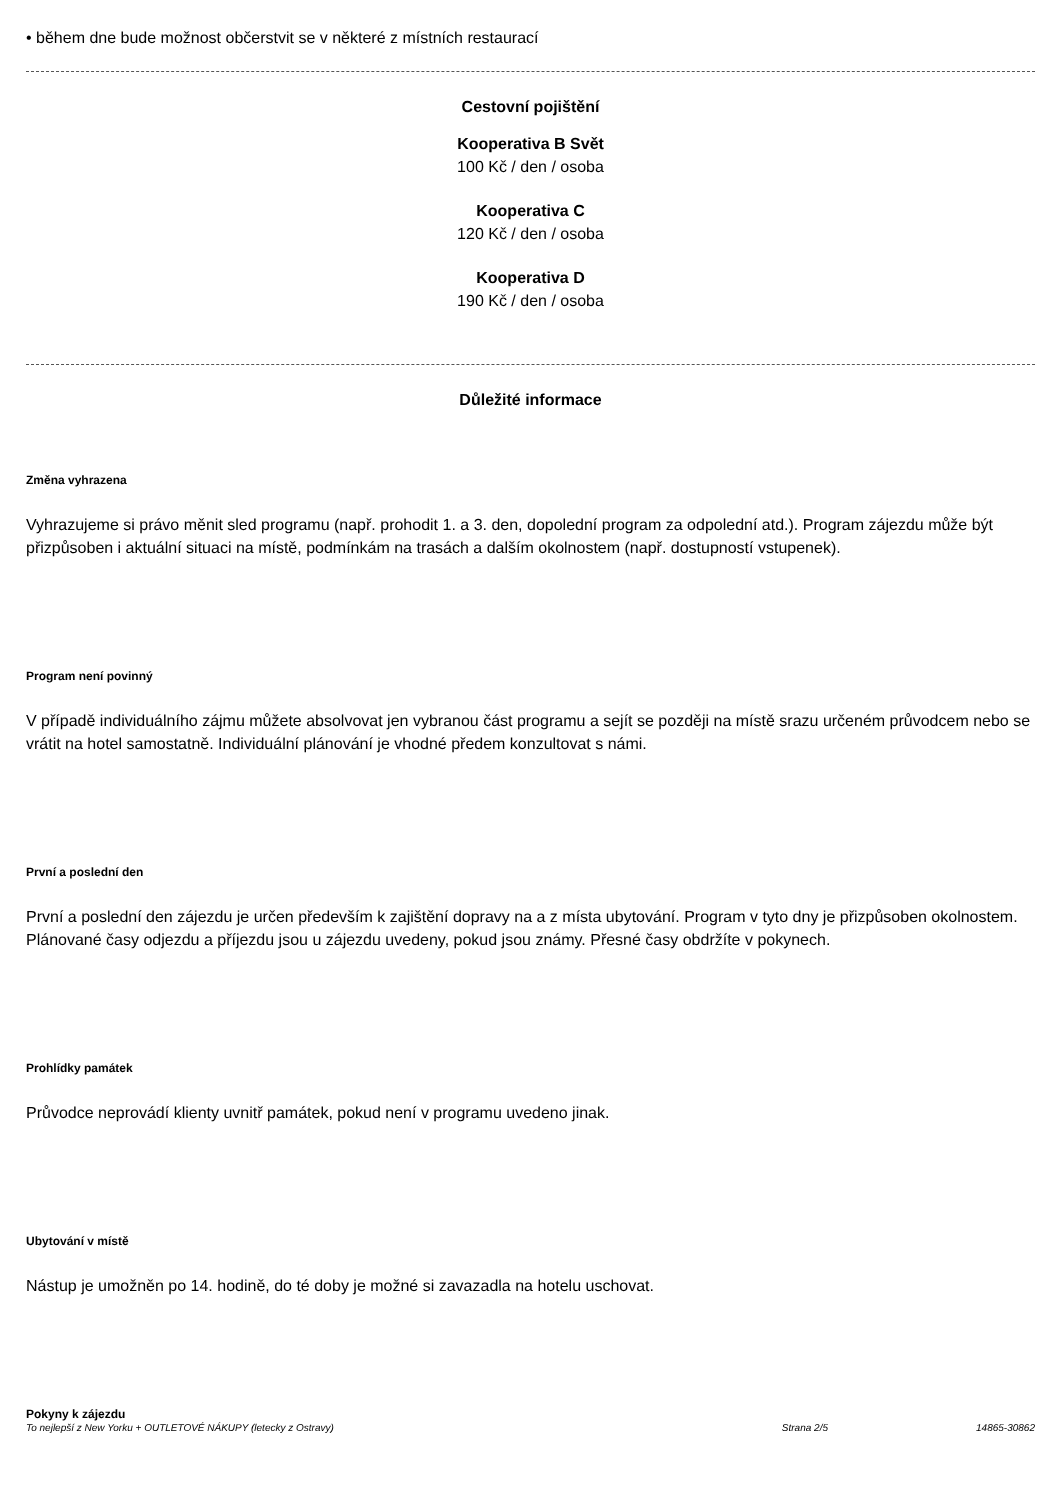• během dne bude možnost občerstvit se v některé z místních restaurací
Cestovní pojištění
Kooperativa B Svět
100 Kč / den / osoba
Kooperativa C
120 Kč / den / osoba
Kooperativa D
190 Kč / den / osoba
Důležité informace
Změna vyhrazena
Vyhrazujeme si právo měnit sled programu (např. prohodit 1. a 3. den, dopolední program za odpolední atd.). Program zájezdu může být přizpůsoben i aktuální situaci na místě, podmínkám na trasách a dalším okolnostem (např. dostupností vstupenek).
Program není povinný
V případě individuálního zájmu můžete absolvovat jen vybranou část programu a sejít se později na místě srazu určeném průvodcem nebo se vrátit na hotel samostatně. Individuální plánování je vhodné předem konzultovat s námi.
První a poslední den
První a poslední den zájezdu je určen především k zajištění dopravy na a z místa ubytování. Program v tyto dny je přizpůsoben okolnostem. Plánované časy odjezdu a příjezdu jsou u zájezdu uvedeny, pokud jsou známy. Přesné časy obdržíte v pokynech.
Prohlídky památek
Průvodce neprovádí klienty uvnitř památek, pokud není v programu uvedeno jinak.
Ubytování v místě
Nástup je umožněn po 14. hodině, do té doby je možné si zavazadla na hotelu uschovat.
Pokyny k zájezdu
To nejlepší z New Yorku + OUTLETOVÉ NÁKUPY (letecky z Ostravy) Strana 2/5 14865-30862